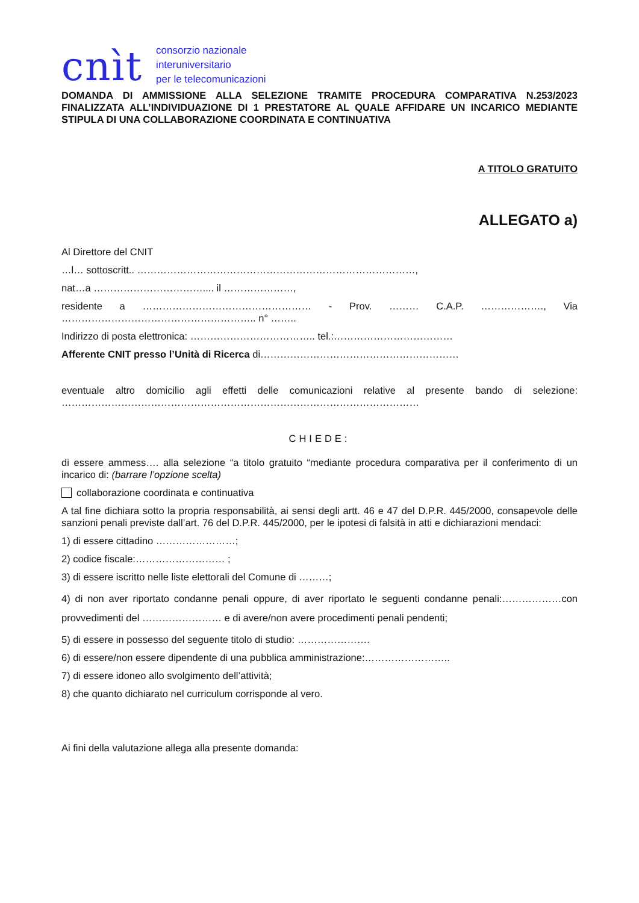cnìt
consorzio nazionale
interuniversitario
per le telecomunicazioni
DOMANDA DI AMMISSIONE ALLA SELEZIONE TRAMITE PROCEDURA COMPARATIVA N.253/2023 FINALIZZATA ALL’INDIVIDUAZIONE DI 1 PRESTATORE AL QUALE AFFIDARE UN INCARICO MEDIANTE STIPULA DI UNA COLLABORAZIONE COORDINATA E CONTINUATIVA
A TITOLO GRATUITO
ALLEGATO a)
Al Direttore del CNIT
…l… sottoscritt.. …………………………………………………………………………,
nat…a …………………………….... il …………………,
residente a …………………………………………… - Prov. ……… C.A.P. ………………., Via ………………………………………………….. n° ……..
Indirizzo di posta elettronica: ……………………………….. tel.:………………………………
Afferente CNIT presso l’Unità di Ricerca di……………………………………………………
eventuale altro domicilio agli effetti delle comunicazioni relative al presente bando di selezione: ………………………………………………………………………………………………
CHIEDE:
di essere ammess…. alla selezione “a titolo gratuito “mediante procedura comparativa per il conferimento di un incarico di: (barrare l’opzione scelta)
collaborazione coordinata e continuativa
A tal fine dichiara sotto la propria responsabilità, ai sensi degli artt. 46 e 47 del D.P.R. 445/2000, consapevole delle sanzioni penali previste dall’art. 76 del D.P.R. 445/2000, per le ipotesi di falsità in atti e dichiarazioni mendaci:
1) di essere cittadino ……………………;
2) codice fiscale:……………………… ;
3) di essere iscritto nelle liste elettorali del Comune di ………;
4) di non aver riportato condanne penali oppure, di aver riportato le seguenti condanne penali:………………con provvedimenti del …………………… e di avere/non avere procedimenti penali pendenti;
5) di essere in possesso del seguente titolo di studio: ………………….
6) di essere/non essere dipendente di una pubblica amministrazione:……………………..
7) di essere idoneo allo svolgimento dell’attività;
8) che quanto dichiarato nel curriculum corrisponde al vero.
Ai fini della valutazione allega alla presente domanda: